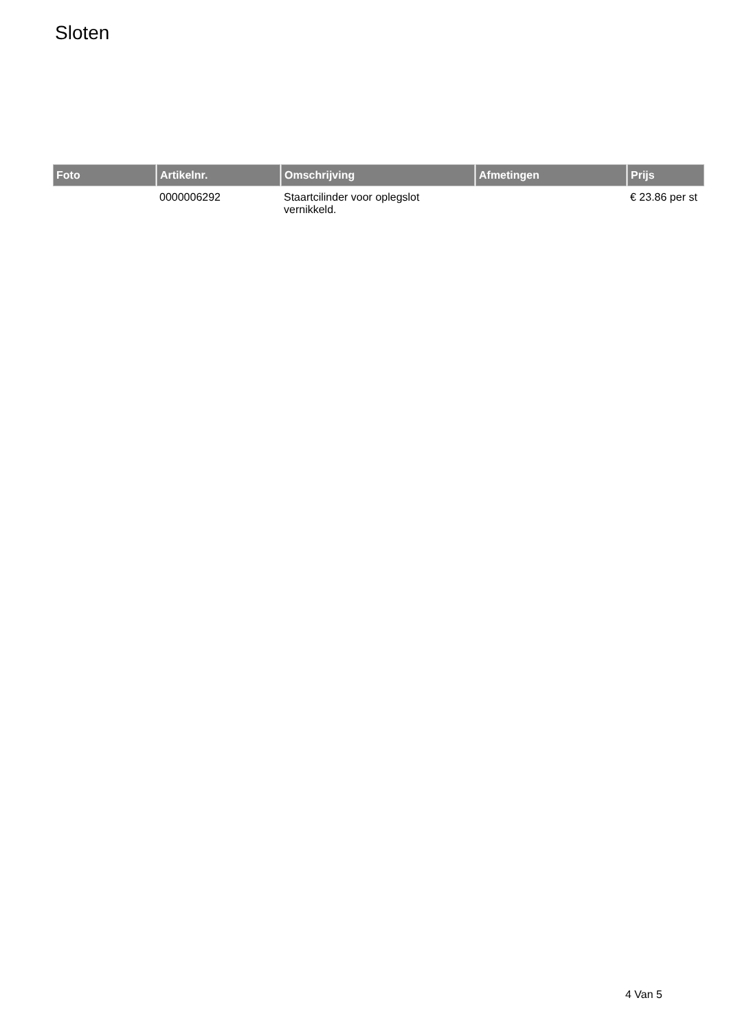Sloten
| Foto | Artikelnr. | Omschrijving | Afmetingen | Prijs |
| --- | --- | --- | --- | --- |
| | 0000006292 | Staartcilinder voor oplegslot vernikkeld. | | € 23.86 per st |
4 Van 5